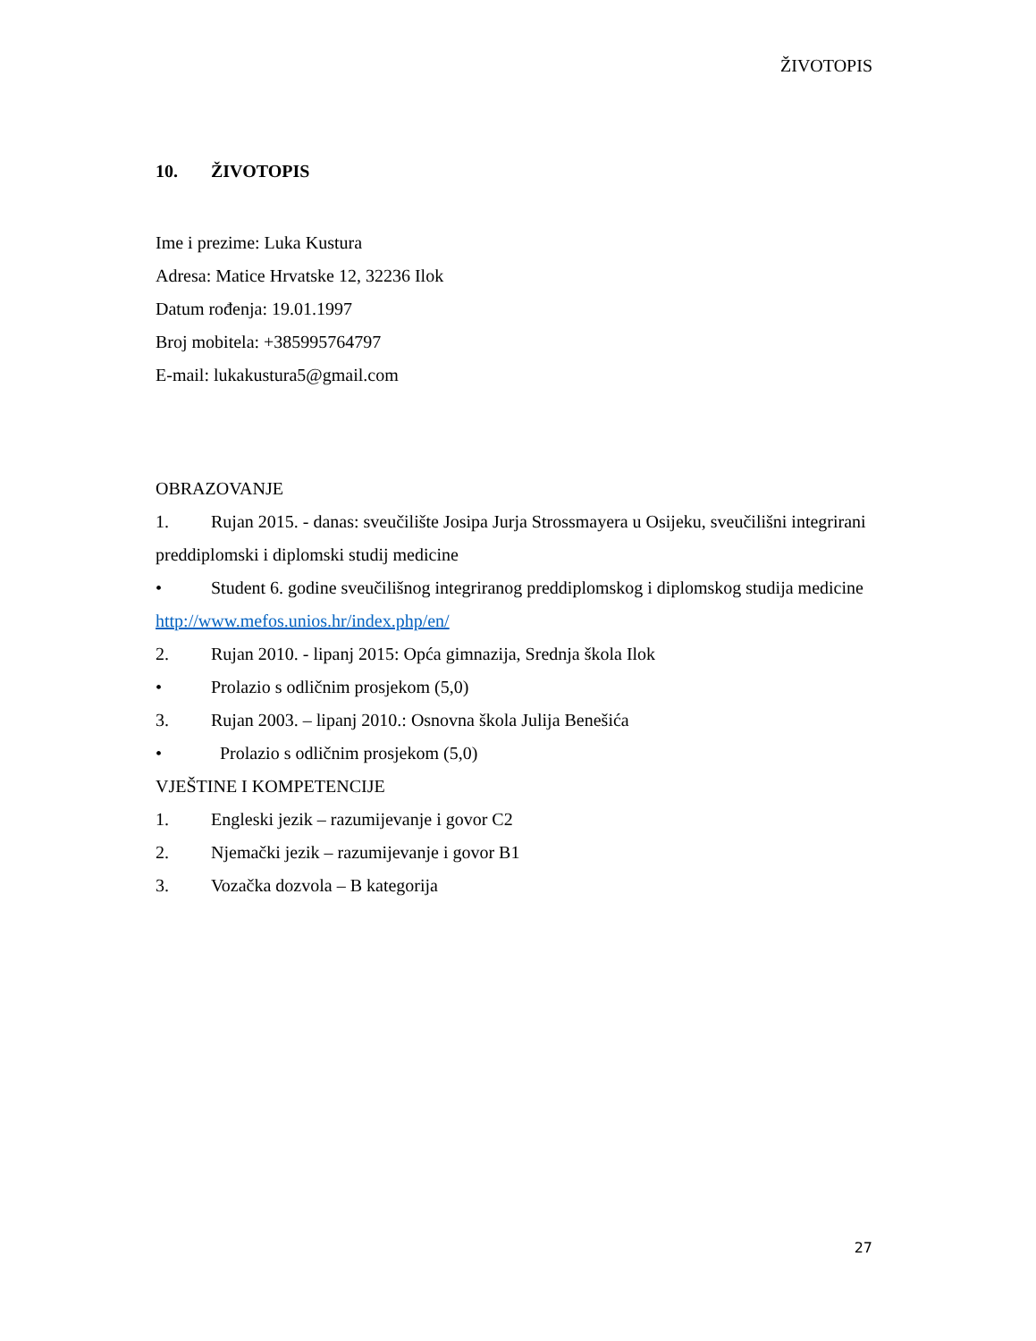ŽIVOTOPIS
10. ŽIVOTOPIS
Ime i prezime: Luka Kustura
Adresa: Matice Hrvatske 12, 32236 Ilok
Datum rođenja: 19.01.1997
Broj mobitela: +385995764797
E-mail: lukakustura5@gmail.com
OBRAZOVANJE
1. Rujan 2015. - danas: sveučilište Josipa Jurja Strossmayera u Osijeku, sveučilišni integrirani preddiplomski i diplomski studij medicine
• Student 6. godine sveučilišnog integriranog preddiplomskog i diplomskog studija medicine
http://www.mefos.unios.hr/index.php/en/
2. Rujan 2010. - lipanj 2015: Opća gimnazija, Srednja škola Ilok
• Prolazio s odličnim prosjekom (5,0)
3. Rujan 2003. – lipanj 2010.: Osnovna škola Julija Benešića
• Prolazio s odličnim prosjekom (5,0)
VJEŠTINE I KOMPETENCIJE
1. Engleski jezik – razumijevanje i govor C2
2. Njemački jezik – razumijevanje i govor B1
3. Vozačka dozvola – B kategorija
27